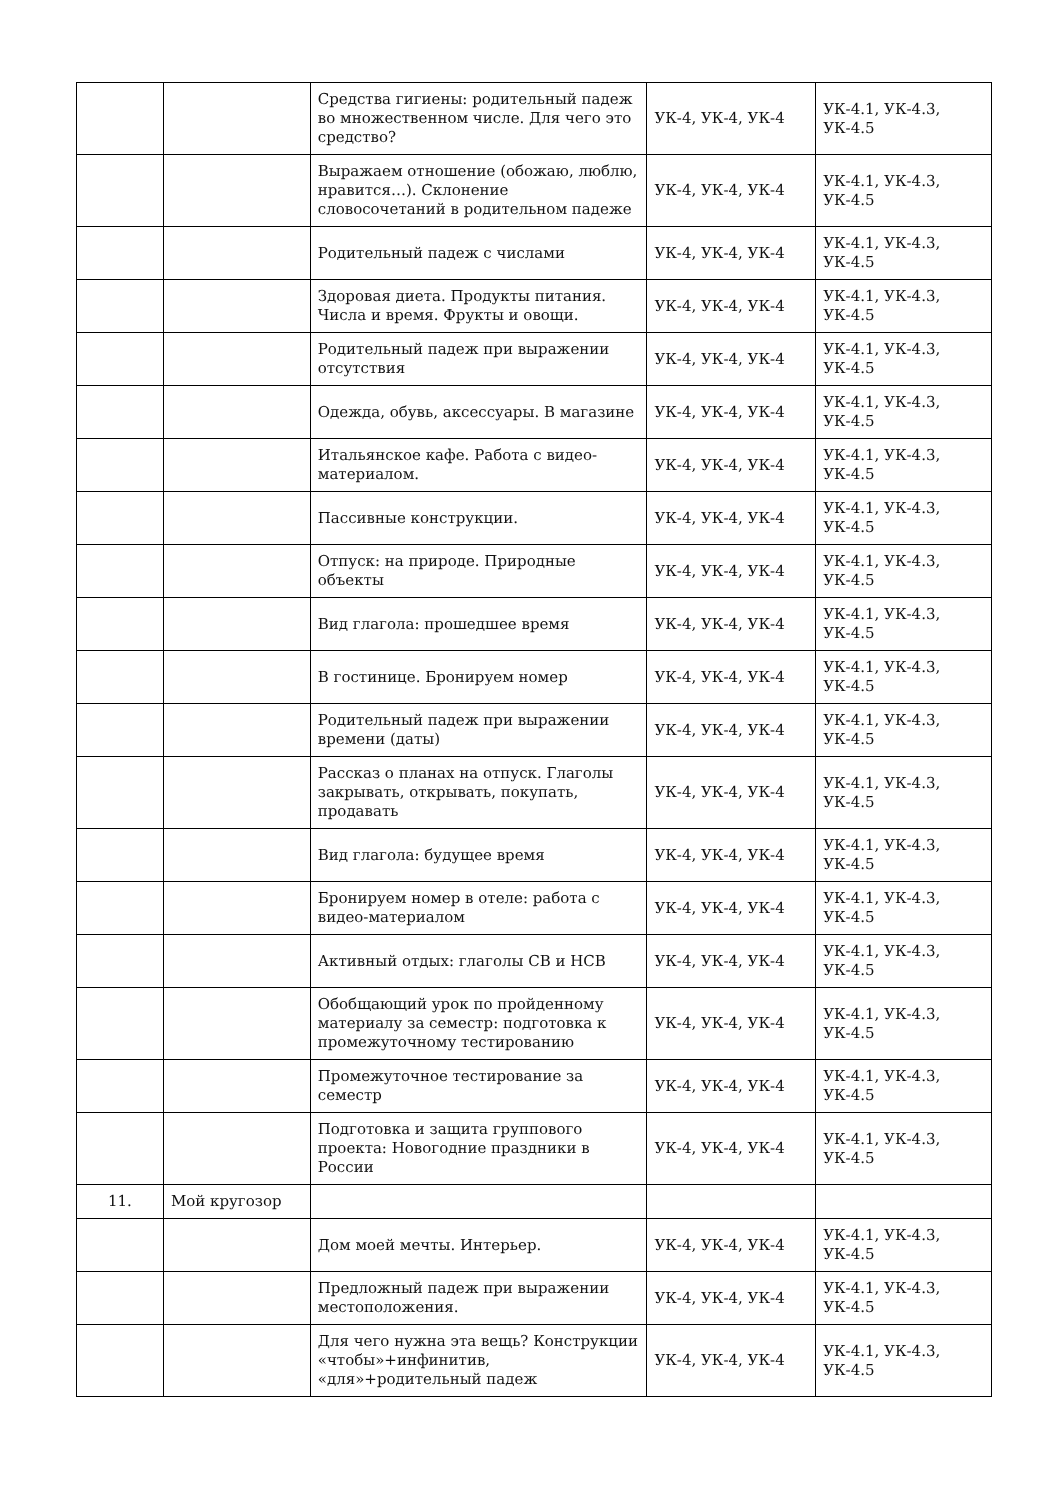| | | Средства гигиены: родительный падеж во множественном числе. Для чего это средство? | УК-4, УК-4, УК-4 | УК-4.1, УК-4.3, УК-4.5 |
| | | Выражаем отношение (обожаю, люблю, нравится…). Склонение словосочетаний в родительном падеже | УК-4, УК-4, УК-4 | УК-4.1, УК-4.3, УК-4.5 |
| | | Родительный падеж с числами | УК-4, УК-4, УК-4 | УК-4.1, УК-4.3, УК-4.5 |
| | | Здоровая диета. Продукты питания. Числа и время. Фрукты и овощи. | УК-4, УК-4, УК-4 | УК-4.1, УК-4.3, УК-4.5 |
| | | Родительный падеж при выражении отсутствия | УК-4, УК-4, УК-4 | УК-4.1, УК-4.3, УК-4.5 |
| | | Одежда, обувь, аксессуары. В магазине | УК-4, УК-4, УК-4 | УК-4.1, УК-4.3, УК-4.5 |
| | | Итальянское кафе. Работа с видео-материалом. | УК-4, УК-4, УК-4 | УК-4.1, УК-4.3, УК-4.5 |
| | | Пассивные конструкции. | УК-4, УК-4, УК-4 | УК-4.1, УК-4.3, УК-4.5 |
| | | Отпуск: на природе. Природные объекты | УК-4, УК-4, УК-4 | УК-4.1, УК-4.3, УК-4.5 |
| | | Вид глагола: прошедшее время | УК-4, УК-4, УК-4 | УК-4.1, УК-4.3, УК-4.5 |
| | | В гостинице. Бронируем номер | УК-4, УК-4, УК-4 | УК-4.1, УК-4.3, УК-4.5 |
| | | Родительный падеж при выражении времени (даты) | УК-4, УК-4, УК-4 | УК-4.1, УК-4.3, УК-4.5 |
| | | Рассказ о планах на отпуск. Глаголы закрывать, открывать, покупать, продавать | УК-4, УК-4, УК-4 | УК-4.1, УК-4.3, УК-4.5 |
| | | Вид глагола: будущее время | УК-4, УК-4, УК-4 | УК-4.1, УК-4.3, УК-4.5 |
| | | Бронируем номер в отеле: работа с видео-материалом | УК-4, УК-4, УК-4 | УК-4.1, УК-4.3, УК-4.5 |
| | | Активный отдых: глаголы СВ и НСВ | УК-4, УК-4, УК-4 | УК-4.1, УК-4.3, УК-4.5 |
| | | Обобщающий урок по пройденному материалу за семестр: подготовка к промежуточному тестированию | УК-4, УК-4, УК-4 | УК-4.1, УК-4.3, УК-4.5 |
| | | Промежуточное тестирование за семестр | УК-4, УК-4, УК-4 | УК-4.1, УК-4.3, УК-4.5 |
| | | Подготовка и защита группового проекта: Новогодние праздники в России | УК-4, УК-4, УК-4 | УК-4.1, УК-4.3, УК-4.5 |
| 11. | Мой кругозор | | | |
| | | Дом моей мечты. Интерьер. | УК-4, УК-4, УК-4 | УК-4.1, УК-4.3, УК-4.5 |
| | | Предложный падеж при выражении местоположения. | УК-4, УК-4, УК-4 | УК-4.1, УК-4.3, УК-4.5 |
| | | Для чего нужна эта вещь? Конструкции «чтобы»+инфинитив, «для»+родительный падеж | УК-4, УК-4, УК-4 | УК-4.1, УК-4.3, УК-4.5 |